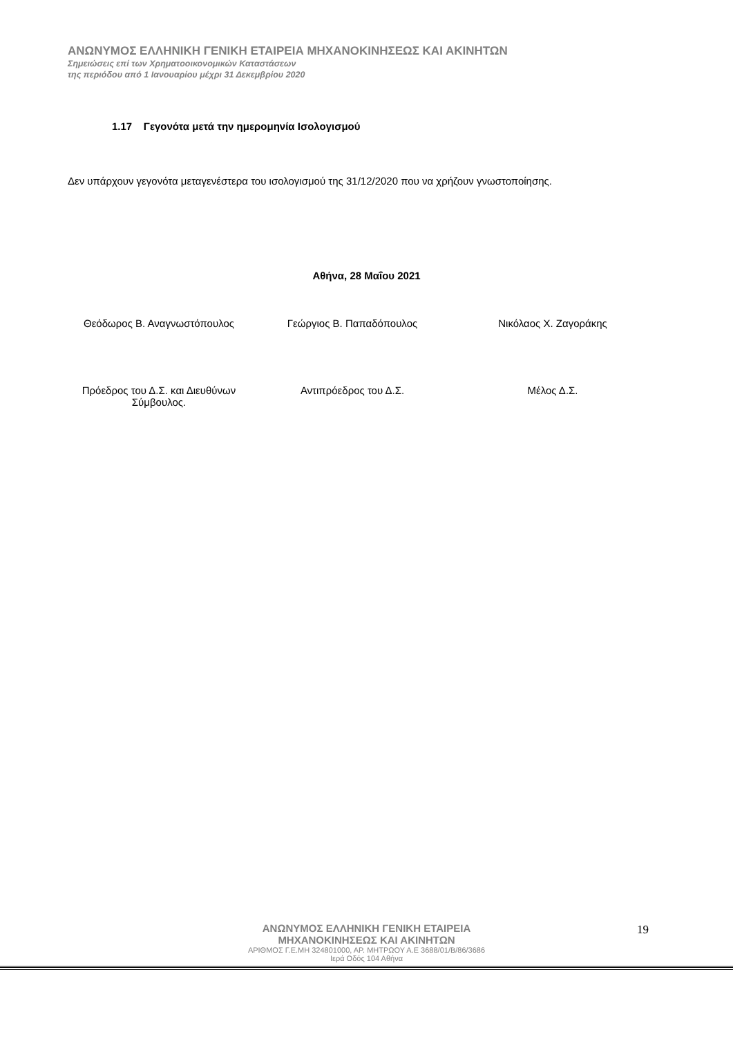ΑΝΩΝΥΜΟΣ ΕΛΛΗΝΙΚΗ ΓΕΝΙΚΗ ΕΤΑΙΡΕΙΑ ΜΗΧΑΝΟΚΙΝΗΣΕΩΣ ΚΑΙ ΑΚΙΝΗΤΩΝ
Σημειώσεις επί των Χρηματοοικονομικών Καταστάσεων
της περιόδου από 1 Ιανουαρίου μέχρι 31 Δεκεμβρίου 2020
1.17 Γεγονότα μετά την ημερομηνία Ισολογισμού
Δεν υπάρχουν γεγονότα μεταγενέστερα του ισολογισμού της 31/12/2020 που να χρήζουν γνωστοποίησης.
Αθήνα, 28 Μαΐου 2021
Θεόδωρος Β. Αναγνωστόπουλος Γεώργιος Β. Παπαδόπουλος Νικόλαος Χ. Ζαγοράκης
Πρόεδρος του Δ.Σ. και Διευθύνων Σύμβουλος.
Αντιπρόεδρος του Δ.Σ. Μέλος Δ.Σ.
ΑΝΩΝΥΜΟΣ ΕΛΛΗΝΙΚΗ ΓΕΝΙΚΗ ΕΤΑΙΡΕΙΑ
ΜΗΧΑΝΟΚΙΝΗΣΕΩΣ ΚΑΙ ΑΚΙΝΗΤΩΝ
ΑΡΙΘΜΟΣ Γ.Ε.ΜΗ 324801000, ΑΡ. ΜΗΤΡΩΟΥ Α.Ε 3688/01/Β/86/3686
Ιερά Οδός 104 Αθήνα
19